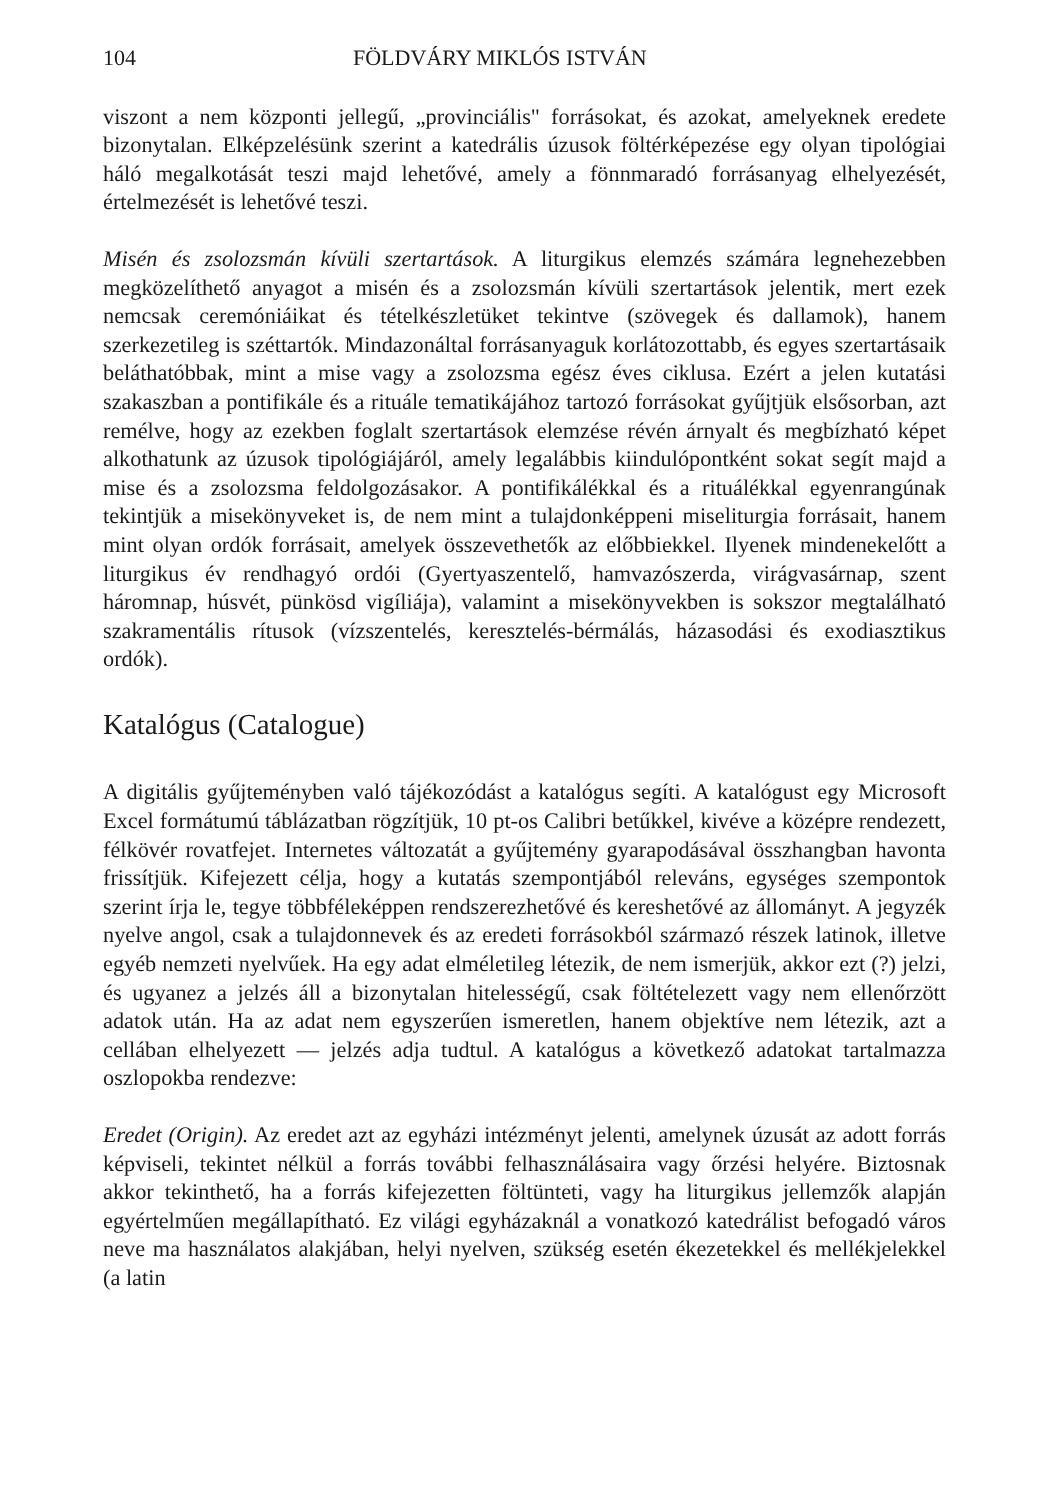104 FÖLDVÁRY MIKLÓS ISTVÁN
viszont a nem központi jellegű, „provinciális" forrásokat, és azokat, amelyeknek eredete bizonytalan. Elképzelésünk szerint a katedrális úzusok föltérképezése egy olyan tipológiai háló megalkotását teszi majd lehetővé, amely a fönnmaradó forrásanyag elhelyezését, értelmezését is lehetővé teszi.
Misén és zsolozsmán kívüli szertartások. A liturgikus elemzés számára legnehezebben megközelíthető anyagot a misén és a zsolozsmán kívüli szertartások jelentik, mert ezek nemcsak ceremóniáikat és tételkészletüket tekintve (szövegek és dallamok), hanem szerkezetileg is széttartók. Mindazonáltal forrásanyaguk korlátozottabb, és egyes szertartásaik beláthatóbbak, mint a mise vagy a zsolozsma egész éves ciklusa. Ezért a jelen kutatási szakaszban a pontifikále és a rituále tematikájához tartozó forrásokat gyűjtjük elsősorban, azt remélve, hogy az ezekben foglalt szertartások elemzése révén árnyalt és megbízható képet alkothatunk az úzusok tipológiájáról, amely legalábbis kiindulópontként sokat segít majd a mise és a zsolozsma feldolgozásakor. A pontifikálékkal és a rituálékkal egyenrangúnak tekintjük a misekönyveket is, de nem mint a tulajdonképpeni miseliturgia forrásait, hanem mint olyan ordók forrásait, amelyek összevethetők az előbbiekkel. Ilyenek mindenekelőtt a liturgikus év rendhagyó ordói (Gyertyaszentelő, hamvazószerda, virágvasárnap, szent háromnap, húsvét, pünkösd vigíliája), valamint a misekönyvekben is sokszor megtalálható szakramentális rítusok (vízszentelés, keresztelés-bérmálás, házasodási és exodiasztikus ordók).
Katalógus (Catalogue)
A digitális gyűjteményben való tájékozódást a katalógus segíti. A katalógust egy Microsoft Excel formátumú táblázatban rögzítjük, 10 pt-os Calibri betűkkel, kivéve a középre rendezett, félkövér rovatfejet. Internetes változatát a gyűjtemény gyarapodásával összhangban havonta frissítjük. Kifejezett célja, hogy a kutatás szempontjából releváns, egységes szempontok szerint írja le, tegye többféleképpen rendszerezhetővé és kereshetővé az állományt. A jegyzék nyelve angol, csak a tulajdonnevek és az eredeti forrásokból származó részek latinok, illetve egyéb nemzeti nyelvűek. Ha egy adat elméletileg létezik, de nem ismerjük, akkor ezt (?) jelzi, és ugyanez a jelzés áll a bizonytalan hitelességű, csak föltételezett vagy nem ellenőrzött adatok után. Ha az adat nem egyszerűen ismeretlen, hanem objektíve nem létezik, azt a cellában elhelyezett — jelzés adja tudtul. A katalógus a következő adatokat tartalmazza oszlopokba rendezve:
Eredet (Origin). Az eredet azt az egyházi intézményt jelenti, amelynek úzusát az adott forrás képviseli, tekintet nélkül a forrás további felhasználásaira vagy őrzési helyére. Biztosnak akkor tekinthető, ha a forrás kifejezetten föltünteti, vagy ha liturgikus jellemzők alapján egyértelműen megállapítható. Ez világi egyházaknál a vonatkozó katedrálist befogadó város neve ma használatos alakjában, helyi nyelven, szükség esetén ékezetekkel és mellékjelekkel (a latin